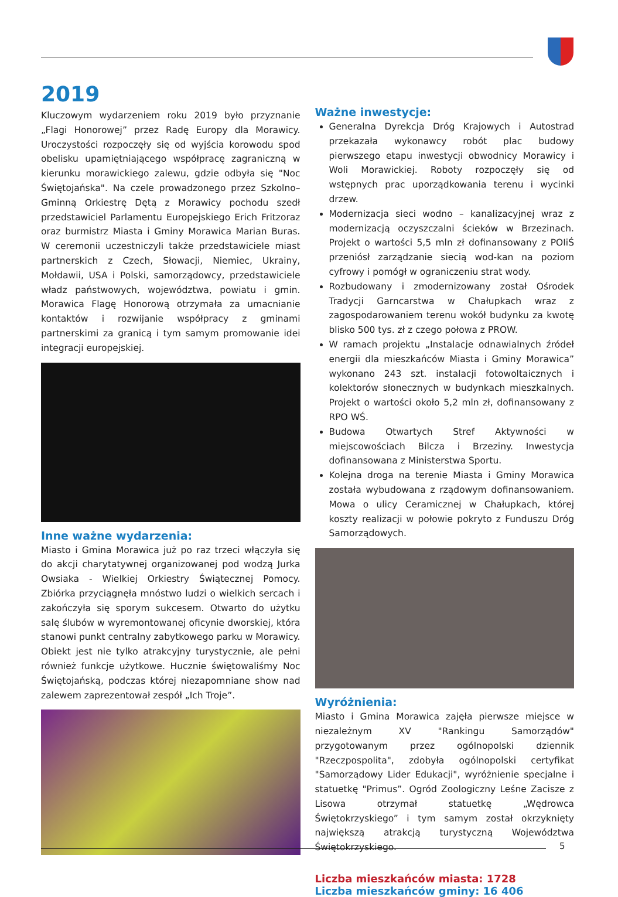2019
Kluczowym wydarzeniem roku 2019 było przyznanie „Flagi Honorowej” przez Radę Europy dla Morawicy. Uroczystości rozpoczęły się od wyjścia korowodu spod obelisku upamiętniającego współpracę zagraniczną w kierunku morawickiego zalewu, gdzie odbyła się "Noc Świętojańska". Na czele prowadzonego przez Szkolno–Gminną Orkiestrę Dętą z Morawicy pochodu szedł przedstawiciel Parlamentu Europejskiego Erich Fritzoraz oraz burmistrz Miasta i Gminy Morawica Marian Buras. W ceremonii uczestniczyli także przedstawiciele miast partnerskich z Czech, Słowacji, Niemiec, Ukrainy, Mołdawii, USA i Polski, samorządowcy, przedstawiciele władz państwowych, województwa, powiatu i gmin. Morawica Flagę Honorową otrzymała za umacnianie kontaktów i rozwijanie współpracy z gminami partnerskimi za granicą i tym samym promowanie idei integracji europejskiej.
Inne ważne wydarzenia:
Miasto i Gmina Morawica już po raz trzeci włączyła się do akcji charytatywnej organizowanej pod wodzą Jurka Owsiaka - Wielkiej Orkiestry Świątecznej Pomocy. Zbiórka przyciągnęła mnóstwo ludzi o wielkich sercach i zakończyła się sporym sukcesem. Otwarto do użytku salę ślubów w wyremontowanej oficynie dworskiej, która stanowi punkt centralny zabytkowego parku w Morawicy. Obiekt jest nie tylko atrakcyjny turystycznie, ale pełni również funkcje użytkowe. Hucznie świętowaliśmy Noc Świętojańską, podczas której niezapomniane show nad zalewem zaprezentował zespół „Ich Troje”.
Ważne inwestycje:
Generalna Dyrekcja Dróg Krajowych i Autostrad przekazała wykonawcy robót plac budowy pierwszego etapu inwestycji obwodnicy Morawicy i Woli Morawickiej. Roboty rozpoczęły się od wstępnych prac uporządkowania terenu i wycinki drzew.
Modernizacja sieci wodno – kanalizacyjnej wraz z modernizacją oczyszczalni ścieków w Brzezinach. Projekt o wartości 5,5 mln zł dofinansowany z POIiŚ przeniósł zarządzanie siecią wod-kan na poziom cyfrowy i pomógł w ograniczeniu strat wody.
Rozbudowany i zmodernizowany został Ośrodek Tradycji Garncarstwa w Chałupkach wraz z zagospodarowaniem terenu wokół budynku za kwotę blisko 500 tys. zł z czego połowa z PROW.
W ramach projektu „Instalacje odnawialnych źródeł energii dla mieszkańców Miasta i Gminy Morawica” wykonano 243 szt. instalacji fotowoltaicznych i kolektorów słonecznych w budynkach mieszkalnych. Projekt o wartości około 5,2 mln zł, dofinansowany z RPO WŚ.
Budowa Otwartych Stref Aktywności w miejscowościach Bilcza i Brzeziny. Inwestycja dofinansowana z Ministerstwa Sportu.
Kolejna droga na terenie Miasta i Gminy Morawica została wybudowana z rządowym dofinansowaniem. Mowa o ulicy Ceramicznej w Chałupkach, której koszty realizacji w połowie pokryto z Funduszu Dróg Samorządowych.
Wyróżnienia:
Miasto i Gmina Morawica zajęła pierwsze miejsce w niezależnym XV "Rankingu Samorządów" przygotowanym przez ogólnopolski dziennik "Rzeczpospolita", zdobyła ogólnopolski certyfikat "Samorządowy Lider Edukacji", wyróżnienie specjalne i statuetkę "Primus”. Ogród Zoologiczny Leśne Zacisze z Lisowa otrzymał statuetkę „Wędrowca Świętokrzyskiego” i tym samym został okrzyknięty największą atrakcją turystyczną Województwa Świętokrzyskiego.
Liczba mieszkańców miasta: 1728
Liczba mieszkańców gminy: 16 406
5